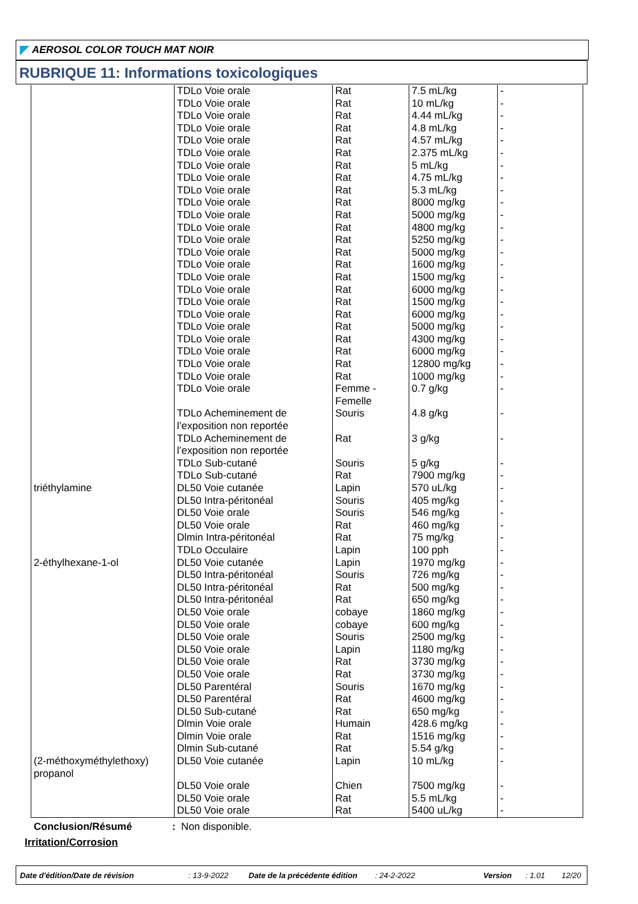AEROSOL COLOR TOUCH MAT NOIR
RUBRIQUE 11: Informations toxicologiques
| | TDLo Voie orale | Rat | 7.5 mL/kg | - |
| | TDLo Voie orale | Rat | 10 mL/kg | - |
| | TDLo Voie orale | Rat | 4.44 mL/kg | - |
| | TDLo Voie orale | Rat | 4.8 mL/kg | - |
| | TDLo Voie orale | Rat | 4.57 mL/kg | - |
| | TDLo Voie orale | Rat | 2.375 mL/kg | - |
| | TDLo Voie orale | Rat | 5 mL/kg | - |
| | TDLo Voie orale | Rat | 4.75 mL/kg | - |
| | TDLo Voie orale | Rat | 5.3 mL/kg | - |
| | TDLo Voie orale | Rat | 8000 mg/kg | - |
| | TDLo Voie orale | Rat | 5000 mg/kg | - |
| | TDLo Voie orale | Rat | 4800 mg/kg | - |
| | TDLo Voie orale | Rat | 5250 mg/kg | - |
| | TDLo Voie orale | Rat | 5000 mg/kg | - |
| | TDLo Voie orale | Rat | 1600 mg/kg | - |
| | TDLo Voie orale | Rat | 1500 mg/kg | - |
| | TDLo Voie orale | Rat | 6000 mg/kg | - |
| | TDLo Voie orale | Rat | 1500 mg/kg | - |
| | TDLo Voie orale | Rat | 6000 mg/kg | - |
| | TDLo Voie orale | Rat | 5000 mg/kg | - |
| | TDLo Voie orale | Rat | 4300 mg/kg | - |
| | TDLo Voie orale | Rat | 6000 mg/kg | - |
| | TDLo Voie orale | Rat | 12800 mg/kg | - |
| | TDLo Voie orale | Rat | 1000 mg/kg | - |
| | TDLo Voie orale | Femme - Femelle | 0.7 g/kg | - |
| | TDLo Acheminement de l’exposition non reportée | Souris | 4.8 g/kg | - |
| | TDLo Acheminement de l’exposition non reportée | Rat | 3 g/kg | - |
| | TDLo Sub-cutané | Souris | 5 g/kg | - |
| | TDLo Sub-cutané | Rat | 7900 mg/kg | - |
| triéthylamine | DL50 Voie cutanée | Lapin | 570 uL/kg | - |
| | DL50 Intra-péritonéal | Souris | 405 mg/kg | - |
| | DL50 Voie orale | Souris | 546 mg/kg | - |
| | DL50 Voie orale | Rat | 460 mg/kg | - |
| | Dlmin Intra-péritonéal | Rat | 75 mg/kg | - |
| | TDLo Occulaire | Lapin | 100 pph | - |
| 2-éthylhexane-1-ol | DL50 Voie cutanée | Lapin | 1970 mg/kg | - |
| | DL50 Intra-péritonéal | Souris | 726 mg/kg | - |
| | DL50 Intra-péritonéal | Rat | 500 mg/kg | - |
| | DL50 Intra-péritonéal | Rat | 650 mg/kg | - |
| | DL50 Voie orale | cobaye | 1860 mg/kg | - |
| | DL50 Voie orale | cobaye | 600 mg/kg | - |
| | DL50 Voie orale | Souris | 2500 mg/kg | - |
| | DL50 Voie orale | Lapin | 1180 mg/kg | - |
| | DL50 Voie orale | Rat | 3730 mg/kg | - |
| | DL50 Voie orale | Rat | 3730 mg/kg | - |
| | DL50 Parentéral | Souris | 1670 mg/kg | - |
| | DL50 Parentéral | Rat | 4600 mg/kg | - |
| | DL50 Sub-cutané | Rat | 650 mg/kg | - |
| | Dlmin Voie orale | Humain | 428.6 mg/kg | - |
| | Dlmin Voie orale | Rat | 1516 mg/kg | - |
| | Dlmin Sub-cutané | Rat | 5.54 g/kg | - |
| (2-méthoxyméthylethoxy) propanol | DL50 Voie cutanée | Lapin | 10 mL/kg | - |
| | DL50 Voie orale | Chien | 7500 mg/kg | - |
| | DL50 Voie orale | Rat | 5.5 mL/kg | - |
| | DL50 Voie orale | Rat | 5400 uL/kg | - |
Conclusion/Résumé: Non disponible.
Irritation/Corrosion
Date d'édition/Date de révision: 13-9-2022 Date de la précédente édition: 24-2-2022 Version: 1.01 12/20